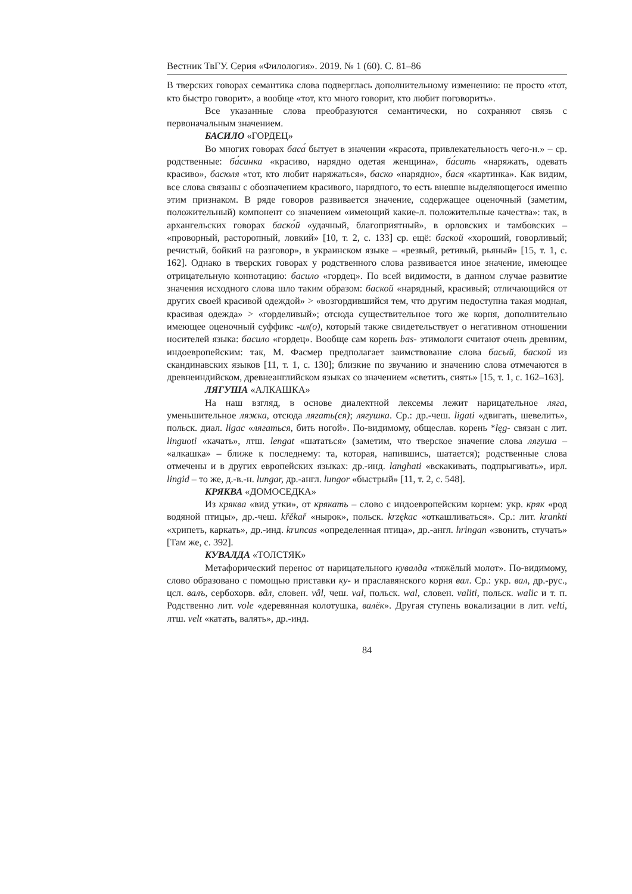Вестник ТвГУ. Серия «Филология». 2019. № 1 (60). С. 81–86
В тверских говорах семантика слова подверглась дополнительному изменению: не просто «тот, кто быстро говорит», а вообще «тот, кто много говорит, кто любит поговорить».
Все указанные слова преобразуются семантически, но сохраняют связь с первоначальным значением.
БАСИЛО «ГОРДЕЦ»
Во многих говорах баса́ бытует в значении «красота, привлекательность чего-н.» – ср. родственные: ба́синка «красиво, нарядно одетая женщина», ба́сить «наряжать, одевать красиво», басюля «тот, кто любит наряжаться», баско «нарядно», бася «картинка». Как видим, все слова связаны с обозначением красивого, нарядного, то есть внешне выделяющегося именно этим признаком. В ряде говоров развивается значение, содержащее оценочный (заметим, положительный) компонент со значением «имеющий какие-л. положительные качества»: так, в архангельских говорах баско́й «удачный, благоприятный», в орловских и тамбовских – «проворный, расторопный, ловкий» [10, т. 2, с. 133] ср. ещё: баской «хороший, говорливый; речистый, бойкий на разговор», в украинском языке – «резвый, ретивый, рьяный» [15, т. 1, с. 162]. Однако в тверских говорах у родственного слова развивается иное значение, имеющее отрицательную коннотацию: басило «гордец». По всей видимости, в данном случае развитие значения исходного слова шло таким образом: баской «нарядный, красивый; отличающийся от других своей красивой одеждой» > «возгордившийся тем, что другим недоступна такая модная, красивая одежда» > «горделивый»; отсюда существительное того же корня, дополнительно имеющее оценочный суффикс -ил(о), который также свидетельствует о негативном отношении носителей языка: басило «гордец». Вообще сам корень bas- этимологи считают очень древним, индоевропейским: так, М. Фасмер предполагает заимствование слова басый, баской из скандинавских языков [11, т. 1, с. 130]; близкие по звучанию и значению слова отмечаются в древнеиндийском, древнеанглийском языках со значением «светить, сиять» [15, т. 1, с. 162–163].
ЛЯГУША «АЛКАШКА»
На наш взгляд, в основе диалектной лексемы лежит нарицательное ляга, уменьшительное ляжка, отсюда лягать(ся); лягушка. Ср.: др.-чеш. ligati «двигать, шевелить», польск. диал. ligac «лягаться, бить ногой». По-видимому, общеслав. корень *lęg- связан с лит. linguoti «качать», лтш. lengat «шататься» (заметим, что тверское значение слова лягуша – «алкашка» – ближе к последнему: та, которая, напившись, шатается); родственные слова отмечены и в других европейских языках: др.-инд. langhati «вскакивать, подпрыгивать», ирл. lingid – то же, д.-в.-н. lungar, др.-англ. lungor «быстрый» [11, т. 2, с. 548].
КРЯКВА «ДОМОСЕДКА»
Из кряква «вид утки», от крякать – слово с индоевропейским корнем: укр. кряк «род водяной птицы», др.-чеш. křěkař «нырок», польск. krzękac «откашливаться». Ср.: лит. krankti «хрипеть, каркать», др.-инд. kruncas «определенная птица», др.-англ. hringan «звонить, стучать» [Там же, с. 392].
КУВАЛДА «ТОЛСТЯК»
Метафорический перенос от нарицательного кувалда «тяжёлый молот». По-видимому, слово образовано с помощью приставки ку- и праславянского корня вал. Ср.: укр. вал, др.-рус., цсл. валъ, сербохорв. вâл, словен. vâl, чеш. val, польск. wal, словен. valiti, польск. walic и т. п. Родственно лит. vole «деревянная колотушка, валёк». Другая ступень вокализации в лит. velti, лтш. velt «катать, валять», др.-инд.
84